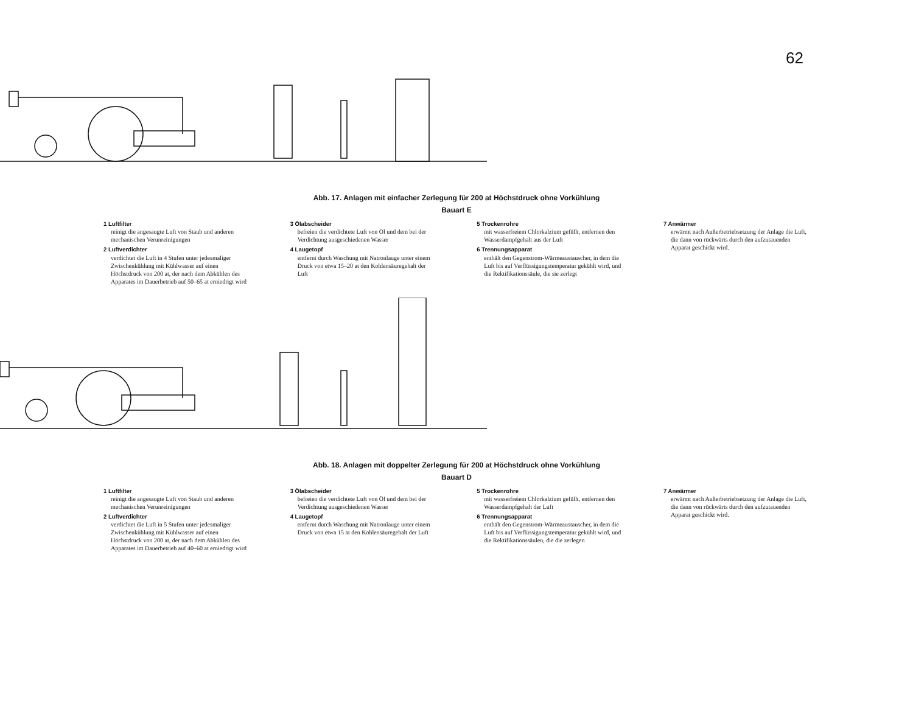62
Abb. 17. Anlagen mit einfacher Zerlegung für 200 at Höchstdruck ohne Vorkühlung
Bauart E
1 Luftfilter
reinigt die angesaugte Luft von Staub und anderen mechanischen Verunreinigungen
2 Luftverdichter
verdichtet die Luft in 4 Stufen unter jedesmaliger Zwischenkühlung mit Kühlwasser auf einen Höchstdruck von 200 at, der nach dem Abkühlen des Apparates im Dauerbetrieb auf 50–65 at erniedrigt wird
3 Ölabscheider
befreien die verdichtete Luft von Öl und dem bei der Verdichtung ausgeschiedenen Wasser
4 Laugetopf
entfernt durch Waschung mit Natronlauge unter einem Druck von etwa 15–20 at den Kohlensäuregehalt der Luft
5 Trockenrohre
mit wasserfreiem Chlorkalzium gefüllt, entfernen den Wasserdampfgehalt aus der Luft
6 Trennungsapparat
enthält den Gegenstrom-Wärmeaustauscher, in dem die Luft bis auf Verflüssigungstemperatur gekühlt wird, und die Rektifikationssäule, die sie zerlegt
7 Anwärmer
erwärmt nach Außerbetriebsetzung der Anlage die Luft, die dann von rückwärts durch den aufzutauenden Apparat geschickt wird.
Abb. 18. Anlagen mit doppelter Zerlegung für 200 at Höchstdruck ohne Vorkühlung
Bauart D
1 Luftfilter
reinigt die angesaugte Luft von Staub und anderen mechanischen Verunreinigungen
2 Luftverdichter
verdichtet die Luft in 5 Stufen unter jedesmaliger Zwischenkühlung mit Kühlwasser auf einen Höchstdruck von 200 at, der nach dem Abkühlen des Apparates im Dauerbetrieb auf 40–60 at erniedrigt wird
3 Ölabscheider
befreien die verdichtete Luft von Öl und dem bei der Verdichtung ausgeschiedenen Wasser
4 Laugetopf
entfernt durch Waschung mit Natronlauge unter einem Druck von etwa 15 at den Kohlensäuregehalt der Luft
5 Trockenrohre
mit wasserfreiem Chlorkalzium gefüllt, entfernen den Wasserdampfgehalt der Luft
6 Trennungsapparat
enthält den Gegenstrom-Wärmeaustauscher, in dem die Luft bis auf Verflüssigungstemperatur gekühlt wird, und die Rektifikationssäulen, die die zerlegen
7 Anwärmer
erwärmt nach Außerbetriebsetzung der Anlage die Luft, die dann von rückwärts durch den aufzutauenden Apparat geschickt wird.